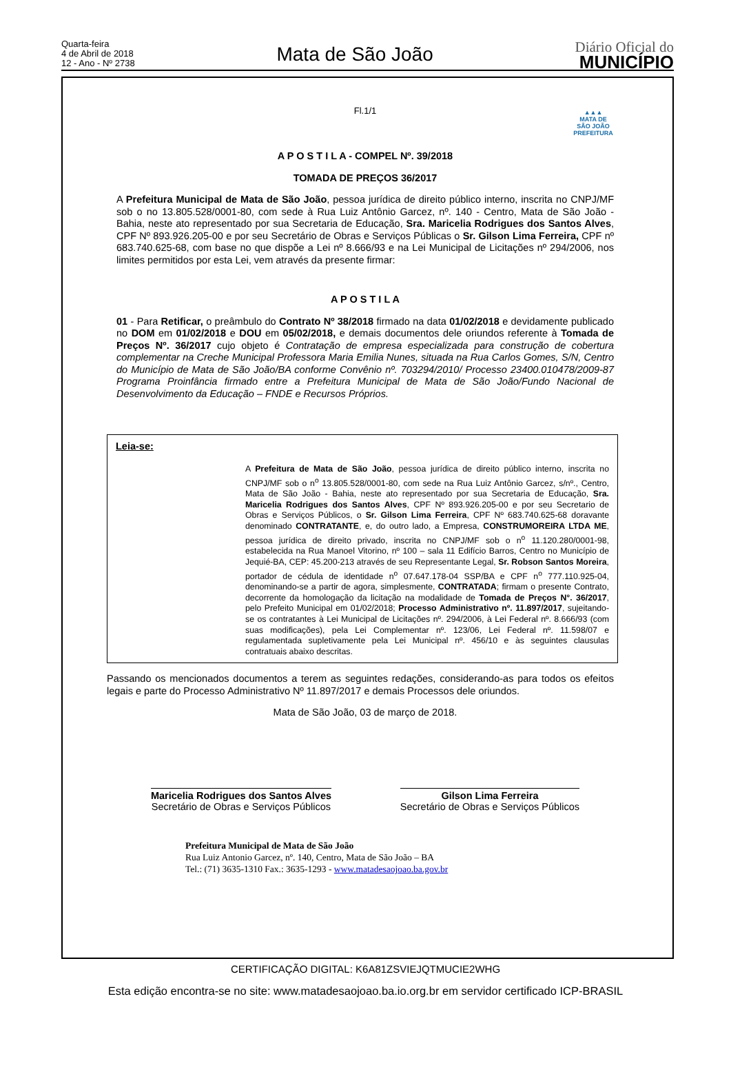Quarta-feira
4 de Abril de 2018
12 - Ano - Nº 2738
Mata de São João
Diário Oficial do
MUNICÍPIO
Fl.1/1
▲▲▲
MATA DE
SÃO JOÃO
PREFEITURA
A P O S T I L A - COMPEL Nº. 39/2018
TOMADA DE PREÇOS 36/2017
A Prefeitura Municipal de Mata de São João, pessoa jurídica de direito público interno, inscrita no CNPJ/MF sob o no 13.805.528/0001-80, com sede à Rua Luiz Antônio Garcez, nº. 140 - Centro, Mata de São João - Bahia, neste ato representado por sua Secretaria de Educação, Sra. Maricelia Rodrigues dos Santos Alves, CPF Nº 893.926.205-00 e por seu Secretário de Obras e Serviços Públicas o Sr. Gilson Lima Ferreira, CPF nº 683.740.625-68, com base no que dispõe a Lei nº 8.666/93 e na Lei Municipal de Licitações nº 294/2006, nos limites permitidos por esta Lei, vem através da presente firmar:
A P O S T I L A
01 - Para Retificar, o preâmbulo do Contrato Nº 38/2018 firmado na data 01/02/2018 e devidamente publicado no DOM em 01/02/2018 e DOU em 05/02/2018, e demais documentos dele oriundos referente à Tomada de Preços Nº. 36/2017 cujo objeto é Contratação de empresa especializada para construção de cobertura complementar na Creche Municipal Professora Maria Emilia Nunes, situada na Rua Carlos Gomes, S/N, Centro do Município de Mata de São João/BA conforme Convênio nº. 703294/2010/ Processo 23400.010478/2009-87 Programa Proinfância firmado entre a Prefeitura Municipal de Mata de São João/Fundo Nacional de Desenvolvimento da Educação – FNDE e Recursos Próprios.
Leia-se:
A Prefeitura de Mata de São João, pessoa jurídica de direito público interno, inscrita no CNPJ/MF sob o n<sup>o</sup> 13.805.528/0001-80, com sede na Rua Luiz Antônio Garcez, s/nº., Centro, Mata de São João - Bahia, neste ato representado por sua Secretaria de Educação, Sra. Maricelia Rodrigues dos Santos Alves, CPF Nº 893.926.205-00 e por seu Secretario de Obras e Serviços Públicos, o Sr. Gilson Lima Ferreira, CPF Nº 683.740.625-68 doravante denominado CONTRATANTE, e, do outro lado, a Empresa, CONSTRUMOREIRA LTDA ME, pessoa jurídica de direito privado, inscrita no CNPJ/MF sob o n<sup>o</sup> 11.120.280/0001-98, estabelecida na Rua Manoel Vitorino, nº 100 – sala 11 Edifício Barros, Centro no Município de Jequié-BA, CEP: 45.200-213 através de seu Representante Legal, Sr. Robson Santos Moreira, portador de cédula de identidade n<sup>o</sup> 07.647.178-04 SSP/BA e CPF n<sup>o</sup> 777.110.925-04, denominando-se a partir de agora, simplesmente, CONTRATADA; firmam o presente Contrato, decorrente da homologação da licitação na modalidade de Tomada de Preços N°. 36/2017, pelo Prefeito Municipal em 01/02/2018; Processo Administrativo nº. 11.897/2017, sujeitando-se os contratantes à Lei Municipal de Licitações nº. 294/2006, à Lei Federal nº. 8.666/93 (com suas modificações), pela Lei Complementar nº. 123/06, Lei Federal nº. 11.598/07 e regulamentada supletivamente pela Lei Municipal nº. 456/10 e às seguintes clausulas contratuais abaixo descritas.
Passando os mencionados documentos a terem as seguintes redações, considerando-as para todos os efeitos legais e parte do Processo Administrativo Nº 11.897/2017 e demais Processos dele oriundos.
Mata de São João, 03 de março de 2018.
Maricelia Rodrigues dos Santos Alves
Secretário de Obras e Serviços Públicos
Gilson Lima Ferreira
Secretário de Obras e Serviços Públicos
Prefeitura Municipal de Mata de São João
Rua Luiz Antonio Garcez, nº. 140, Centro, Mata de São João – BA
Tel.: (71) 3635-1310 Fax.: 3635-1293 - www.matadesaojoao.ba.gov.br
CERTIFICAÇÃO DIGITAL: K6A81ZSVIEJQTMUCIE2WHG
Esta edição encontra-se no site: www.matadesaojoao.ba.io.org.br em servidor certificado ICP-BRASIL